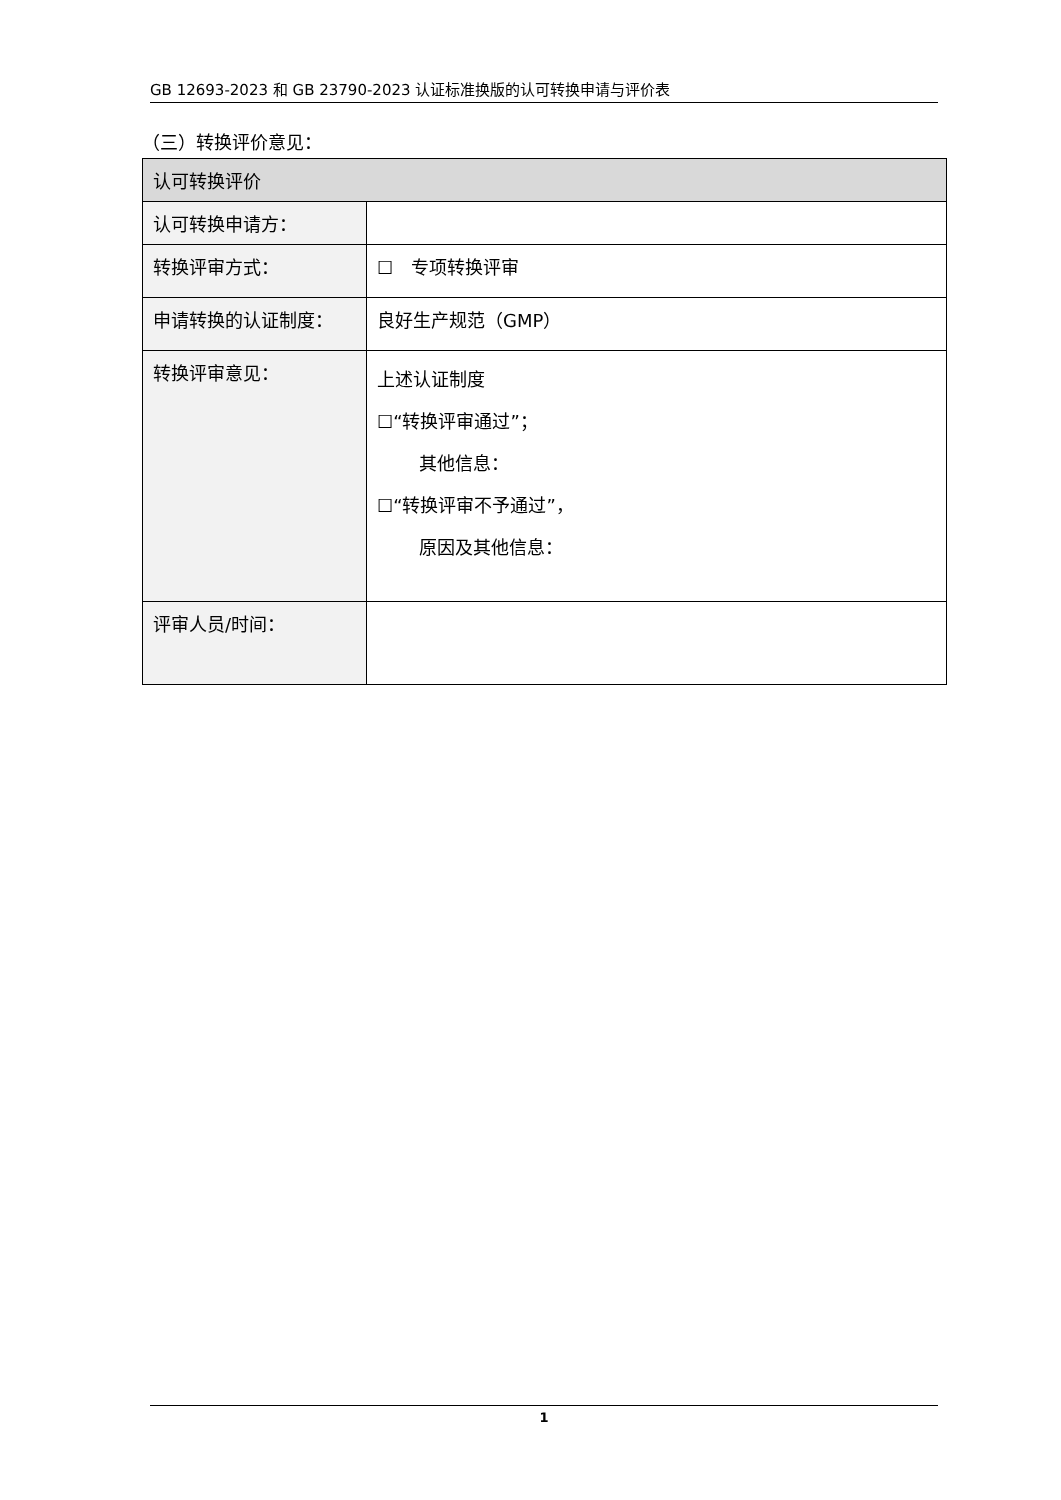GB 12693-2023 和 GB 23790-2023 认证标准换版的认可转换申请与评价表
（三）转换评价意见：
| 认可转换评价 | |
| 认可转换申请方： | |
| 转换评审方式： | ☐ 专项转换评审 |
| 申请转换的认证制度： | 良好生产规范（GMP） |
| 转换评审意见： | 上述认证制度 ☐“转换评审通过”； 其他信息： ☐“转换评审不予通过”， 原因及其他信息： |
| 评审人员/时间： | |
1